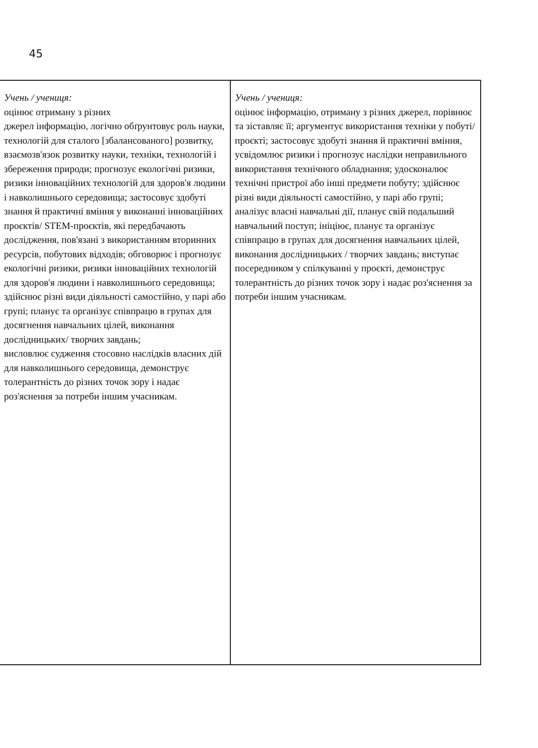45
| Учень / учениця: оцінює отриману з різних джерел інформацію, логічно обґрунтовує роль науки, технологій для сталого [збалансованого] розвитку, взаємозв'язок розвитку науки, техніки, технологій і збереження природи; прогнозує екологічні ризики, ризики інноваційних технологій для здоров'я людини і навколишнього середовища; застосовує здобуті знання й практичні вміння у виконанні інноваційних проєктів/ STEM-проєктів, які передбачають дослідження, пов'язані з використанням вторинних ресурсів, побутових відходів; обговорює і прогнозує екологічні ризики, ризики інноваційних технологій для здоров'я людини і навколишнього середовища; здійснює різні види діяльності самостійно, у парі або групі; планує та організує співпрацю в групах для досягнення навчальних цілей, виконання дослідницьких/ творчих завдань; висловлює судження стосовно наслідків власних дій для навколишнього середовища, демонструє толерантність до різних точок зору і надає роз'яснення за потреби іншим учасникам. | Учень / учениця: оцінює інформацію, отриману з різних джерел, порівнює та зіставляє її; аргументує використання техніки у побуті/ проєкті; застосовує здобуті знання й практичні вміння, усвідомлює ризики і прогнозує наслідки неправильного використання технічного обладнання; удосконалює технічні пристрої або інші предмети побуту; здійснює різні види діяльності самостійно, у парі або групі; аналізує власні навчальні дії, планує свій подальший навчальний поступ; ініціює, планує та організує співпрацю в групах для досягнення навчальних цілей, виконання дослідницьких / творчих завдань; виступає посередником у спілкуванні у проєкті, демонструє толерантність до різних точок зору і надає роз'яснення за потреби іншим учасникам. |